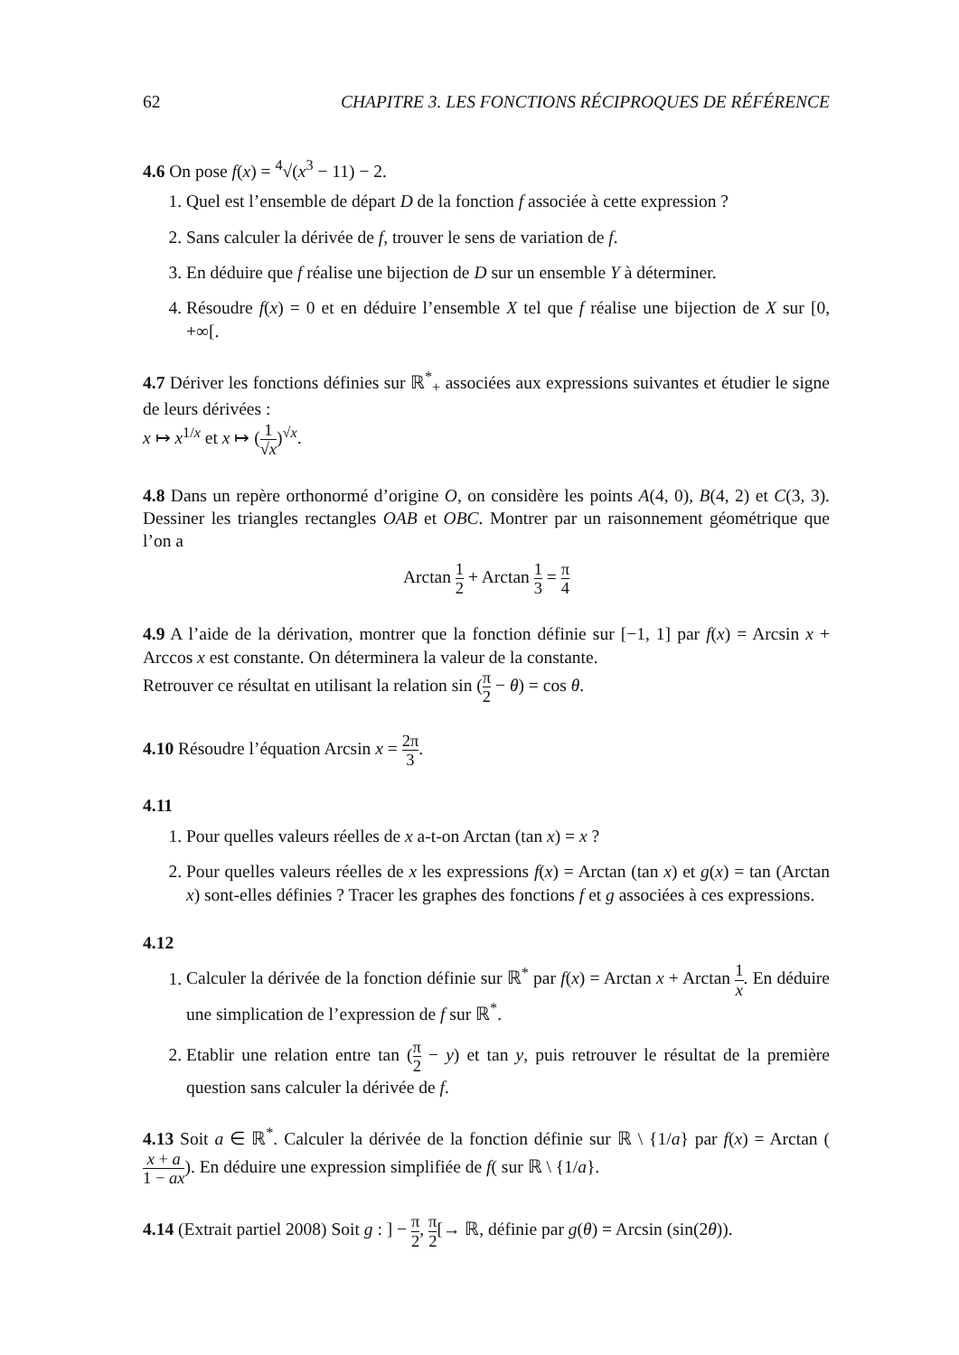62 CHAPITRE 3. LES FONCTIONS RÉCIPROQUES DE RÉFÉRENCE
4.6 On pose f(x) = <sup>4</sup>√(x<sup>3</sup> − 11) − 2.
1. Quel est l’ensemble de départ D de la fonction f associée à cette expression ?
2. Sans calculer la dérivée de f, trouver le sens de variation de f.
3. En déduire que f réalise une bijection de D sur un ensemble Y à déterminer.
4. Résoudre f(x) = 0 et en déduire l’ensemble X tel que f réalise une bijection de X sur [0, +∞[.
4.7 Dériver les fonctions définies sur ℝ<sup>*</sup><sub>+</sub> associées aux expressions suivantes et étudier le signe de leurs dérivées :
x ↦ x<sup>1/x</sup> et x ↦ (1 √x)<sup>√x</sup>.
4.8 Dans un repère orthonormé d’origine O, on considère les points A(4, 0), B(4, 2) et C(3, 3). Dessiner les triangles rectangles OAB et OBC. Montrer par un raisonnement géométrique que l’on a
Arctan 1 2 + Arctan 1 3 = π 4
4.9 A l’aide de la dérivation, montrer que la fonction définie sur [−1, 1] par f(x) = Arcsin x + Arccos x est constante. On déterminera la valeur de la constante.
Retrouver ce résultat en utilisant la relation sin (π 2 − θ) = cos θ.
4.10 Résoudre l’équation Arcsin x = 2π 3.
4.11
1. Pour quelles valeurs réelles de x a-t-on Arctan (tan x) = x ?
2. Pour quelles valeurs réelles de x les expressions f(x) = Arctan (tan x) et g(x) = tan (Arctan x) sont-elles définies ? Tracer les graphes des fonctions f et g associées à ces expressions.
4.12
1. Calculer la dérivée de la fonction définie sur ℝ<sup>*</sup> par f(x) = Arctan x + Arctan 1 x. En déduire une simplication de l’expression de f sur ℝ<sup>*</sup>.
2. Etablir une relation entre tan (π 2 − y) et tan y, puis retrouver le résultat de la première question sans calculer la dérivée de f.
4.13 Soit a ∈ ℝ<sup>*</sup>. Calculer la dérivée de la fonction définie sur ℝ \ {1/a} par f(x) = Arctan (x + a 1 − ax). En déduire une expression simplifiée de f( sur ℝ \ {1/a}.
4.14 (Extrait partiel 2008) Soit g : ] − π 2, π 2[→ ℝ, définie par g(θ) = Arcsin (sin(2θ)).